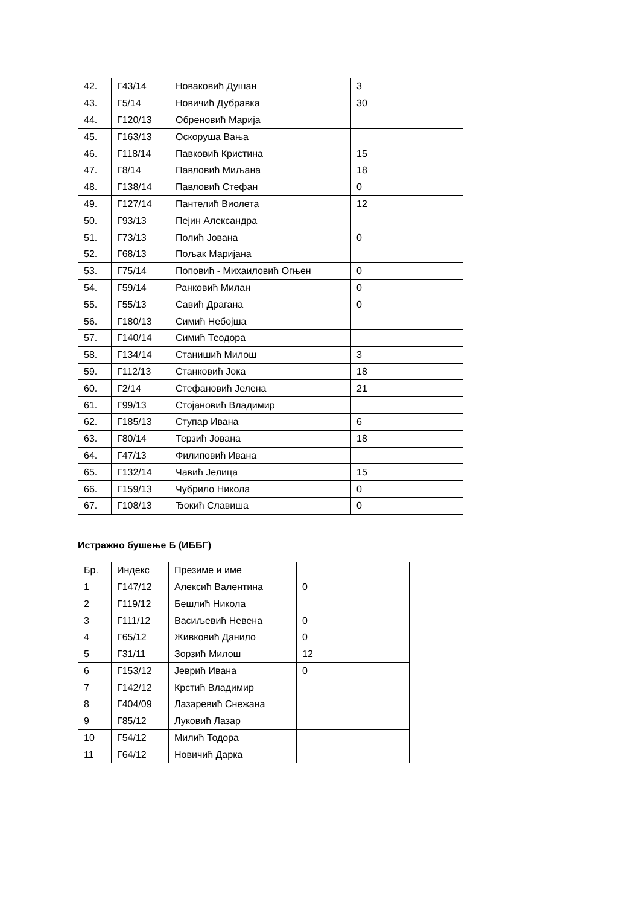| 42. | Г43/14 | Новаковић Душан | 3 |
| 43. | Г5/14 | Новичић Дубравка | 30 |
| 44. | Г120/13 | Обреновић Марија | |
| 45. | Г163/13 | Оскоруша Вања | |
| 46. | Г118/14 | Павковић Кристина | 15 |
| 47. | Г8/14 | Павловић Миљана | 18 |
| 48. | Г138/14 | Павловић Стефан | 0 |
| 49. | Г127/14 | Пантелић Виолета | 12 |
| 50. | Г93/13 | Пејин Александра | |
| 51. | Г73/13 | Полић Јована | 0 |
| 52. | Г68/13 | Пољак Маријана | |
| 53. | Г75/14 | Поповић - Михаиловић Огњен | 0 |
| 54. | Г59/14 | Ранковић Милан | 0 |
| 55. | Г55/13 | Савић Драгана | 0 |
| 56. | Г180/13 | Симић Небојша | |
| 57. | Г140/14 | Симић Теодора | |
| 58. | Г134/14 | Станишић Милош | 3 |
| 59. | Г112/13 | Станковић Јока | 18 |
| 60. | Г2/14 | Стефановић Јелена | 21 |
| 61. | Г99/13 | Стојановић Владимир | |
| 62. | Г185/13 | Ступар Ивана | 6 |
| 63. | Г80/14 | Терзић Јована | 18 |
| 64. | Г47/13 | Филиповић Ивана | |
| 65. | Г132/14 | Чавић Јелица | 15 |
| 66. | Г159/13 | Чубрило Никола | 0 |
| 67. | Г108/13 | Ђокић Славиша | 0 |
Истражно бушење Б (ИББГ)
| Бр. | Индекс | Презиме и име | |
| --- | --- | --- | --- |
| 1 | Г147/12 | Алексић Валентина | 0 |
| 2 | Г119/12 | Бешлић Никола | |
| 3 | Г111/12 | Васиљевић Невена | 0 |
| 4 | Г65/12 | Живковић Данило | 0 |
| 5 | Г31/11 | Зорзић Милош | 12 |
| 6 | Г153/12 | Јеврић Ивана | 0 |
| 7 | Г142/12 | Крстић Владимир | |
| 8 | Г404/09 | Лазаревић Снежана | |
| 9 | Г85/12 | Луковић Лазар | |
| 10 | Г54/12 | Милић Тодора | |
| 11 | Г64/12 | Новичић Дарка | |